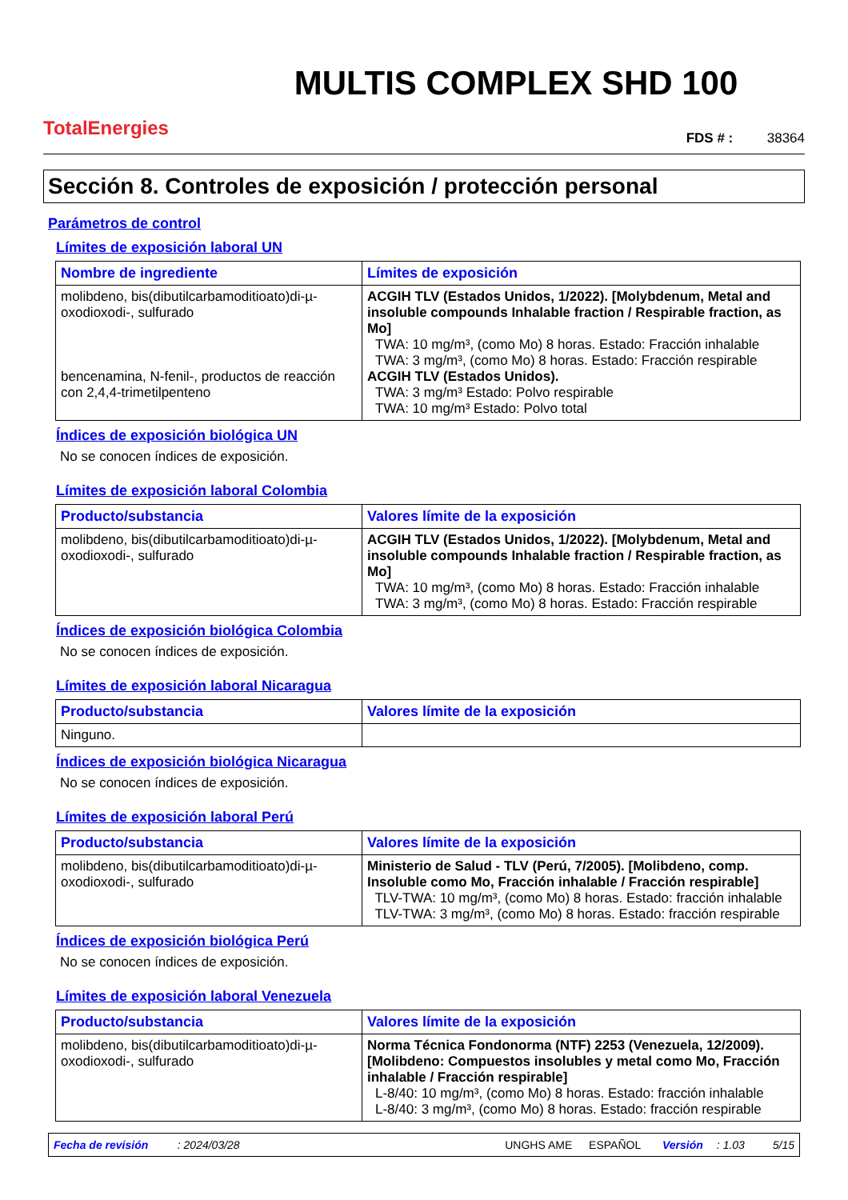TotalEnergies
MULTIS COMPLEX SHD 100
FDS # : 38364
Sección 8. Controles de exposición / protección personal
Parámetros de control
Límites de exposición laboral UN
| Nombre de ingrediente | Límites de exposición |
| --- | --- |
| molibdeno, bis(dibutilcarbamoditioato)di-µ-oxodioxodi-, sulfurado bencenamina, N-fenil-, productos de reacción con 2,4,4-trimetilpenteno | ACGIH TLV (Estados Unidos, 1/2022). [Molybdenum, Metal and insoluble compounds Inhalable fraction / Respirable fraction, as Mo] TWA: 10 mg/m³, (como Mo) 8 horas. Estado: Fracción inhalable TWA: 3 mg/m³, (como Mo) 8 horas. Estado: Fracción respirable ACGIH TLV (Estados Unidos). TWA: 3 mg/m³ Estado: Polvo respirable TWA: 10 mg/m³ Estado: Polvo total |
Índices de exposición biológica UN
No se conocen índices de exposición.
Límites de exposición laboral Colombia
| Producto/substancia | Valores límite de la exposición |
| --- | --- |
| molibdeno, bis(dibutilcarbamoditioato)di-µ-oxodioxodi-, sulfurado | ACGIH TLV (Estados Unidos, 1/2022). [Molybdenum, Metal and insoluble compounds Inhalable fraction / Respirable fraction, as Mo] TWA: 10 mg/m³, (como Mo) 8 horas. Estado: Fracción inhalable TWA: 3 mg/m³, (como Mo) 8 horas. Estado: Fracción respirable |
Índices de exposición biológica Colombia
No se conocen índices de exposición.
Límites de exposición laboral Nicaragua
| Producto/substancia | Valores límite de la exposición |
| --- | --- |
| Ninguno. | |
Índices de exposición biológica Nicaragua
No se conocen índices de exposición.
Límites de exposición laboral Perú
| Producto/substancia | Valores límite de la exposición |
| --- | --- |
| molibdeno, bis(dibutilcarbamoditioato)di-µ-oxodioxodi-, sulfurado | Ministerio de Salud - TLV (Perú, 7/2005). [Molibdeno, comp. Insoluble como Mo, Fracción inhalable / Fracción respirable] TLV-TWA: 10 mg/m³, (como Mo) 8 horas. Estado: fracción inhalable TLV-TWA: 3 mg/m³, (como Mo) 8 horas. Estado: fracción respirable |
Índices de exposición biológica Perú
No se conocen índices de exposición.
Límites de exposición laboral Venezuela
| Producto/substancia | Valores límite de la exposición |
| --- | --- |
| molibdeno, bis(dibutilcarbamoditioato)di-µ-oxodioxodi-, sulfurado | Norma Técnica Fondonorma (NTF) 2253 (Venezuela, 12/2009). [Molibdeno: Compuestos insolubles y metal como Mo, Fracción inhalable / Fracción respirable] L-8/40: 10 mg/m³, (como Mo) 8 horas. Estado: fracción inhalable L-8/40: 3 mg/m³, (como Mo) 8 horas. Estado: fracción respirable |
Fecha de revisión: 2024/03/28 UNGHS AME ESPAÑOL Versión: 1.03 5/15